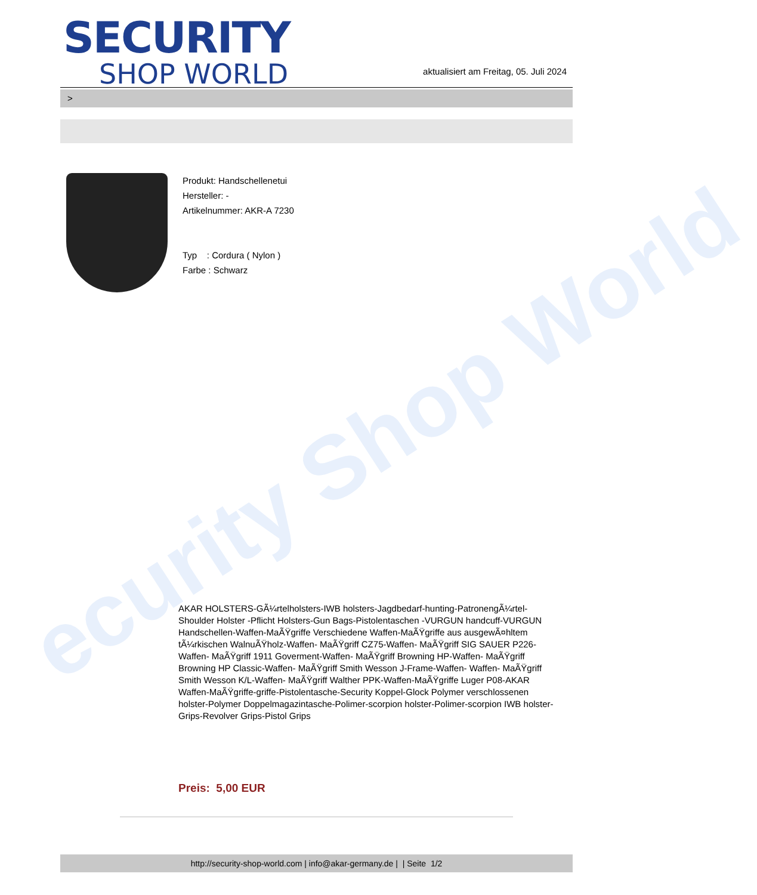ecurity Shop World
SECURITY
SHOP WORLD
aktualisiert am Freitag, 05. Juli 2024
>
Produkt: Handschellenetui
Hersteller: -
Artikelnummer: AKR-A 7230
Typ : Cordura ( Nylon )
Farbe : Schwarz
AKAR HOLSTERS-GÃ¼rtelholsters-IWB holsters-Jagdbedarf-hunting-PatronengÃ¼rtel- Shoulder Holster -Pflicht Holsters-Gun Bags-Pistolentaschen -VURGUN handcuff-VURGUN Handschellen-Waffen-MaÃŸgriffe Verschiedene Waffen-MaÃŸgriffe aus ausgewÃ¤hltem tÃ¼rkischen WalnuÃŸholz-Waffen- MaÃŸgriff CZ75-Waffen- MaÃŸgriff SIG SAUER P226-Waffen- MaÃŸgriff 1911 Goverment-Waffen- MaÃŸgriff Browning HP-Waffen- MaÃŸgriff Browning HP Classic-Waffen- MaÃŸgriff Smith Wesson J-Frame-Waffen- Waffen- MaÃŸgriff Smith Wesson K/L-Waffen- MaÃŸgriff Walther PPK-Waffen-MaÃŸgriffe Luger P08-AKAR Waffen-MaÃŸgriffe-griffe-Pistolentasche-Security Koppel-Glock Polymer verschlossenen holster-Polymer Doppelmagazintasche-Polimer-scorpion holster-Polimer-scorpion IWB holster-Grips-Revolver Grips-Pistol Grips
Preis: 5,00 EUR
http://security-shop-world.com | info@akar-germany.de | | Seite 1/2